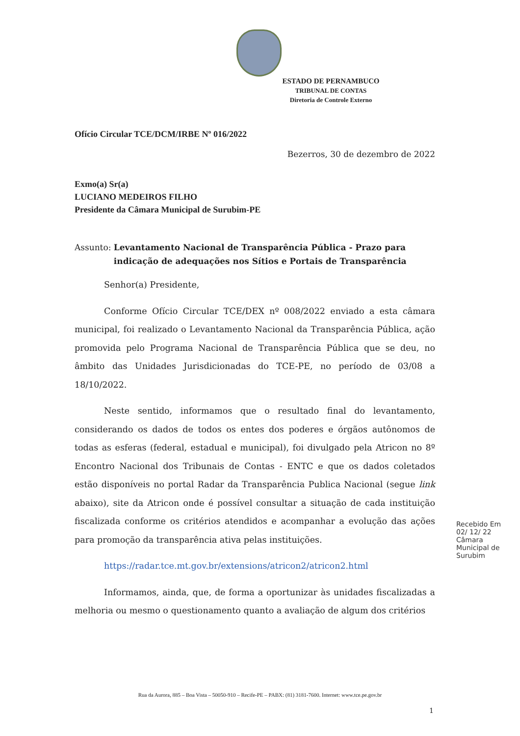ESTADO DE PERNAMBUCO
TRIBUNAL DE CONTAS
Diretoria de Controle Externo
Ofício Circular TCE/DCM/IRBE Nº 016/2022
Bezerros, 30 de dezembro de 2022
Exmo(a) Sr(a)
LUCIANO MEDEIROS FILHO
Presidente da Câmara Municipal de Surubim-PE
Assunto: Levantamento Nacional de Transparência Pública - Prazo para indicação de adequações nos Sítios e Portais de Transparência
Senhor(a) Presidente,
Conforme Ofício Circular TCE/DEX nº 008/2022 enviado a esta câmara municipal, foi realizado o Levantamento Nacional da Transparência Pública, ação promovida pelo Programa Nacional de Transparência Pública que se deu, no âmbito das Unidades Jurisdicionadas do TCE-PE, no período de 03/08 a 18/10/2022.
Neste sentido, informamos que o resultado final do levantamento, considerando os dados de todos os entes dos poderes e órgãos autônomos de todas as esferas (federal, estadual e municipal), foi divulgado pela Atricon no 8º Encontro Nacional dos Tribunais de Contas - ENTC e que os dados coletados estão disponíveis no portal Radar da Transparência Publica Nacional (segue link abaixo), site da Atricon onde é possível consultar a situação de cada instituição fiscalizada conforme os critérios atendidos e acompanhar a evolução das ações para promoção da transparência ativa pelas instituições.
https://radar.tce.mt.gov.br/extensions/atricon2/atricon2.html
Informamos, ainda, que, de forma a oportunizar às unidades fiscalizadas a melhoria ou mesmo o questionamento quanto a avaliação de algum dos critérios
Recebido Em 02/ 12/ 22 Câmara Municipal de Surubim
Rua da Aurora, 885 – Boa Vista – 50050-910 – Recife-PE – PABX: (81) 3181-7600. Internet: www.tce.pe.gov.br
1